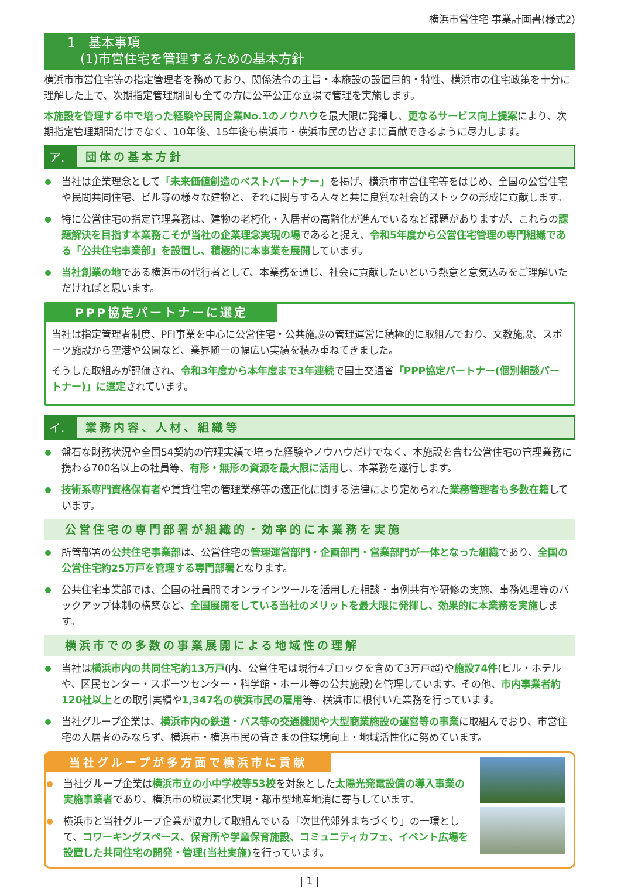横浜市営住宅 事業計画書(様式2)
1　基本事項
　(1)市営住宅を管理するための基本方針
横浜市市営住宅等の指定管理者を務めており、関係法令の主旨・本施設の設置目的・特性、横浜市の住宅政策を十分に理解した上で、次期指定管理期間も全ての方に公平公正な立場で管理を実施します。
本施設を管理する中で培った経験や民間企業No.1のノウハウを最大限に発揮し、更なるサービス向上提案により、次期指定管理期間だけでなく、10年後、15年後も横浜市・横浜市民の皆さまに貢献できるように尽力します。
ア. 団体の基本方針
当社は企業理念として「未来価値創造のベストパートナー」を掲げ、横浜市市営住宅等をはじめ、全国の公営住宅や民間共同住宅、ビル等の様々な建物と、それに関与する人々と共に良質な社会的ストックの形成に貢献します。
特に公営住宅の指定管理業務は、建物の老朽化・入居者の高齢化が進んでいるなど課題がありますが、これらの課題解決を目指す本業務こそが当社の企業理念実現の場であると捉え、令和5年度から公営住宅管理の専門組織である「公共住宅事業部」を設置し、積極的に本事業を展開しています。
当社創業の地である横浜市の代行者として、本業務を通じ、社会に貢献したいという熱意と意気込みをご理解いただければと思います。
PPP協定パートナーに選定
当社は指定管理者制度、PFI事業を中心に公営住宅・公共施設の管理運営に積極的に取組んでおり、文教施設、スポーツ施設から空港や公園など、業界随一の幅広い実績を積み重ねてきました。
そうした取組みが評価され、令和3年度から本年度まで3年連続で国土交通省「PPP協定パートナー(個別相談パートナー)」に選定されています。
イ. 業務内容、人材、組織等
盤石な財務状況や全国54契約の管理実績で培った経験やノウハウだけでなく、本施設を含む公営住宅の管理業務に携わる700名以上の社員等、有形・無形の資源を最大限に活用し、本業務を遂行します。
技術系専門資格保有者や賃貸住宅の管理業務等の適正化に関する法律により定められた業務管理者も多数在籍しています。
公営住宅の専門部署が組織的・効率的に本業務を実施
所管部署の公共住宅事業部は、公営住宅の管理運営部門・企画部門・営業部門が一体となった組織であり、全国の公営住宅約25万戸を管理する専門部署となります。
公共住宅事業部では、全国の社員間でオンラインツールを活用した相談・事例共有や研修の実施、事務処理等のバックアップ体制の構築など、全国展開をしている当社のメリットを最大限に発揮し、効果的に本業務を実施します。
横浜市での多数の事業展開による地域性の理解
当社は横浜市内の共同住宅約13万戸(内、公営住宅は現行4ブロックを含めて3万戸超)や施設74件(ビル・ホテルや、区民センター・スポーツセンター・科学館・ホール等の公共施設)を管理しています。その他、市内事業者約120社以上との取引実績や1,347名の横浜市民の雇用等、横浜市に根付いた業務を行っています。
当社グループ企業は、横浜市内の鉄道・バス等の交通機関や大型商業施設の運営等の事業に取組んでおり、市営住宅の入居者のみならず、横浜市・横浜市民の皆さまの住環境向上・地域活性化に努めています。
当社グループが多方面で横浜市に貢献
当社グループ企業は横浜市立の小中学校等53校を対象とした太陽光発電設備の導入事業の実施事業者であり、横浜市の脱炭素化実現・都市型地産地消に寄与しています。
横浜市と当社グループ企業が協力して取組んでいる「次世代郊外まちづくり」の一環として、コワーキングスペース、保育所や学童保育施設、コミュニティカフェ、イベント広場を設置した共同住宅の開発・管理(当社実施) を行っています。
| 1 |